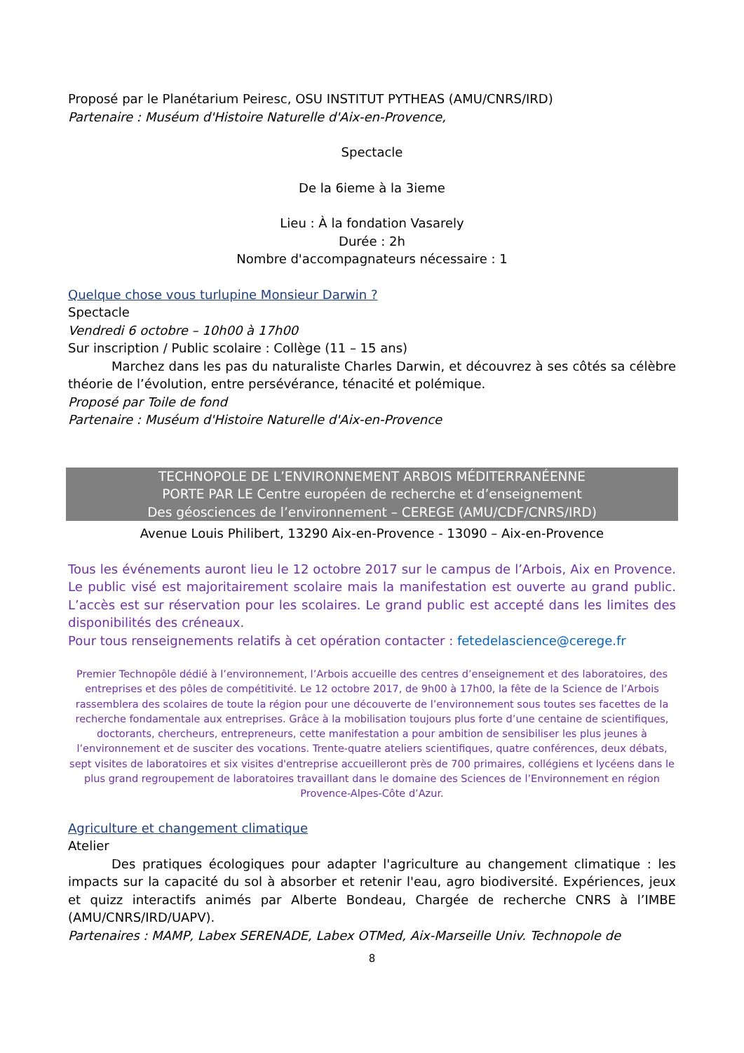Proposé par le Planétarium Peiresc, OSU INSTITUT PYTHEAS (AMU/CNRS/IRD)
Partenaire : Muséum d'Histoire Naturelle d'Aix-en-Provence,
Spectacle
De la 6ieme à la 3ieme
Lieu : À la fondation Vasarely
Durée : 2h
Nombre d'accompagnateurs nécessaire : 1
Quelque chose vous turlupine Monsieur Darwin ?
Spectacle
Vendredi 6 octobre – 10h00 à 17h00
Sur inscription / Public scolaire : Collège (11 – 15 ans)
Marchez dans les pas du naturaliste Charles Darwin, et découvrez à ses côtés sa célèbre théorie de l’évolution, entre persévérance, ténacité et polémique.
Proposé par Toile de fond
Partenaire : Muséum d'Histoire Naturelle d'Aix-en-Provence
TECHNOPOLE DE L’ENVIRONNEMENT ARBOIS MÉDITERRANÉENNE
PORTE PAR LE Centre européen de recherche et d’enseignement
Des géosciences de l’environnement – CEREGE (AMU/CDF/CNRS/IRD)
Avenue Louis Philibert, 13290 Aix-en-Provence - 13090 – Aix-en-Provence
Tous les événements auront lieu le 12 octobre 2017 sur le campus de l’Arbois, Aix en Provence. Le public visé est majoritairement scolaire mais la manifestation est ouverte au grand public. L’accès est sur réservation pour les scolaires. Le grand public est accepté dans les limites des disponibilités des créneaux.
Pour tous renseignements relatifs à cet opération contacter : fetedelascience@cerege.fr
Premier Technopôle dédié à l’environnement, l’Arbois accueille des centres d’enseignement et des laboratoires, des entreprises et des pôles de compétitivité. Le 12 octobre 2017, de 9h00 à 17h00, la fête de la Science de l’Arbois rassemblera des scolaires de toute la région pour une découverte de l’environnement sous toutes ses facettes de la recherche fondamentale aux entreprises. Grâce à la mobilisation toujours plus forte d’une centaine de scientifiques, doctorants, chercheurs, entrepreneurs, cette manifestation a pour ambition de sensibiliser les plus jeunes à l’environnement et de susciter des vocations. Trente-quatre ateliers scientifiques, quatre conférences, deux débats, sept visites de laboratoires et six visites d'entreprise accueilleront près de 700 primaires, collégiens et lycéens dans le plus grand regroupement de laboratoires travaillant dans le domaine des Sciences de l’Environnement en région Provence-Alpes-Côte d’Azur.
Agriculture et changement climatique
Atelier
Des pratiques écologiques pour adapter l'agriculture au changement climatique : les impacts sur la capacité du sol à absorber et retenir l'eau, agro biodiversité. Expériences, jeux et quizz interactifs animés par Alberte Bondeau, Chargée de recherche CNRS à l’IMBE (AMU/CNRS/IRD/UAPV).
Partenaires : MAMP, Labex SERENADE, Labex OTMed, Aix-Marseille Univ. Technopole de
8